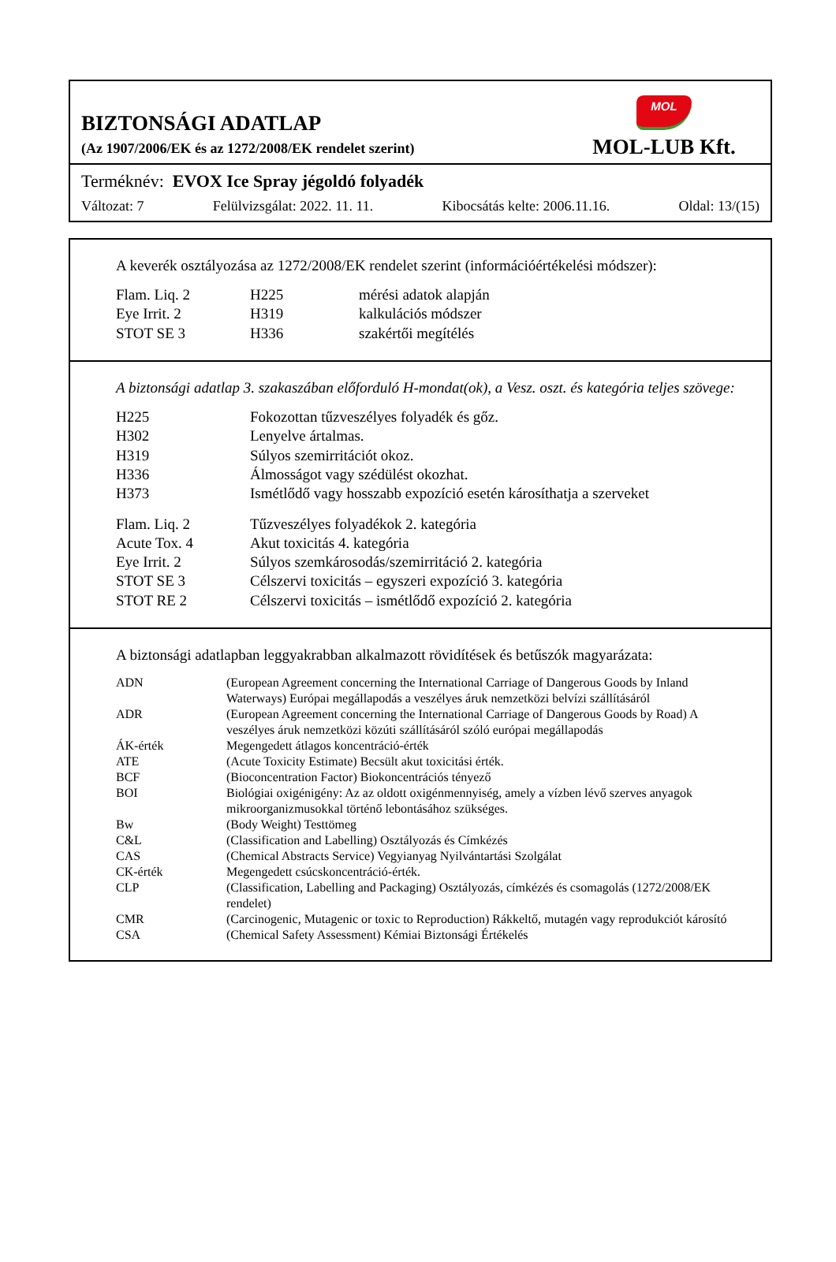BIZTONSÁGI ADATLAP
(Az 1907/2006/EK és az 1272/2008/EK rendelet szerint)
MOL
MOL-LUB Kft.
Terméknév: EVOX Ice Spray jégoldó folyadék
Változat: 7 Felülvizsgálat: 2022. 11. 11. Kibocsátás kelte: 2006.11.16. Oldal: 13/(15)
A keverék osztályozása az 1272/2008/EK rendelet szerint (információértékelési módszer):
| Flam. Liq. 2 | H225 | mérési adatok alapján |
| Eye Irrit. 2 | H319 | kalkulációs módszer |
| STOT SE 3 | H336 | szakértői megítélés |
A biztonsági adatlap 3. szakaszában előforduló H-mondat(ok), a Vesz. oszt. és kategória teljes szövege:
| H225 | Fokozottan tűzveszélyes folyadék és gőz. |
| H302 | Lenyelve ártalmas. |
| H319 | Súlyos szemirritációt okoz. |
| H336 | Álmosságot vagy szédülést okozhat. |
| H373 | Ismétlődő vagy hosszabb expozíció esetén károsíthatja a szerveket |
| Flam. Liq. 2 | Tűzveszélyes folyadékok 2. kategória |
| Acute Tox. 4 | Akut toxicitás 4. kategória |
| Eye Irrit. 2 | Súlyos szemkárosodás/szemirritáció 2. kategória |
| STOT SE 3 | Célszervi toxicitás – egyszeri expozíció 3. kategória |
| STOT RE 2 | Célszervi toxicitás – ismétlődő expozíció 2. kategória |
A biztonsági adatlapban leggyakrabban alkalmazott rövidítések és betűszók magyarázata:
| ADN | (European Agreement concerning the International Carriage of Dangerous Goods by Inland Waterways) Európai megállapodás a veszélyes áruk nemzetközi belvízi szállításáról |
| ADR | (European Agreement concerning the International Carriage of Dangerous Goods by Road) A veszélyes áruk nemzetközi közúti szállításáról szóló európai megállapodás |
| ÁK-érték | Megengedett átlagos koncentráció-érték |
| ATE | (Acute Toxicity Estimate) Becsült akut toxicitási érték. |
| BCF | (Bioconcentration Factor) Biokoncentrációs tényező |
| BOI | Biológiai oxigénigény: Az az oldott oxigénmennyiség, amely a vízben lévő szerves anyagok mikroorganizmusokkal történő lebontásához szükséges. |
| Bw | (Body Weight) Testtömeg |
| C&L | (Classification and Labelling) Osztályozás és Címkézés |
| CAS | (Chemical Abstracts Service) Vegyianyag Nyilvántartási Szolgálat |
| CK-érték | Megengedett csúcskoncentráció-érték. |
| CLP | (Classification, Labelling and Packaging) Osztályozás, címkézés és csomagolás (1272/2008/EK rendelet) |
| CMR | (Carcinogenic, Mutagenic or toxic to Reproduction) Rákkeltő, mutagén vagy reprodukciót károsító |
| CSA | (Chemical Safety Assessment) Kémiai Biztonsági Értékelés |